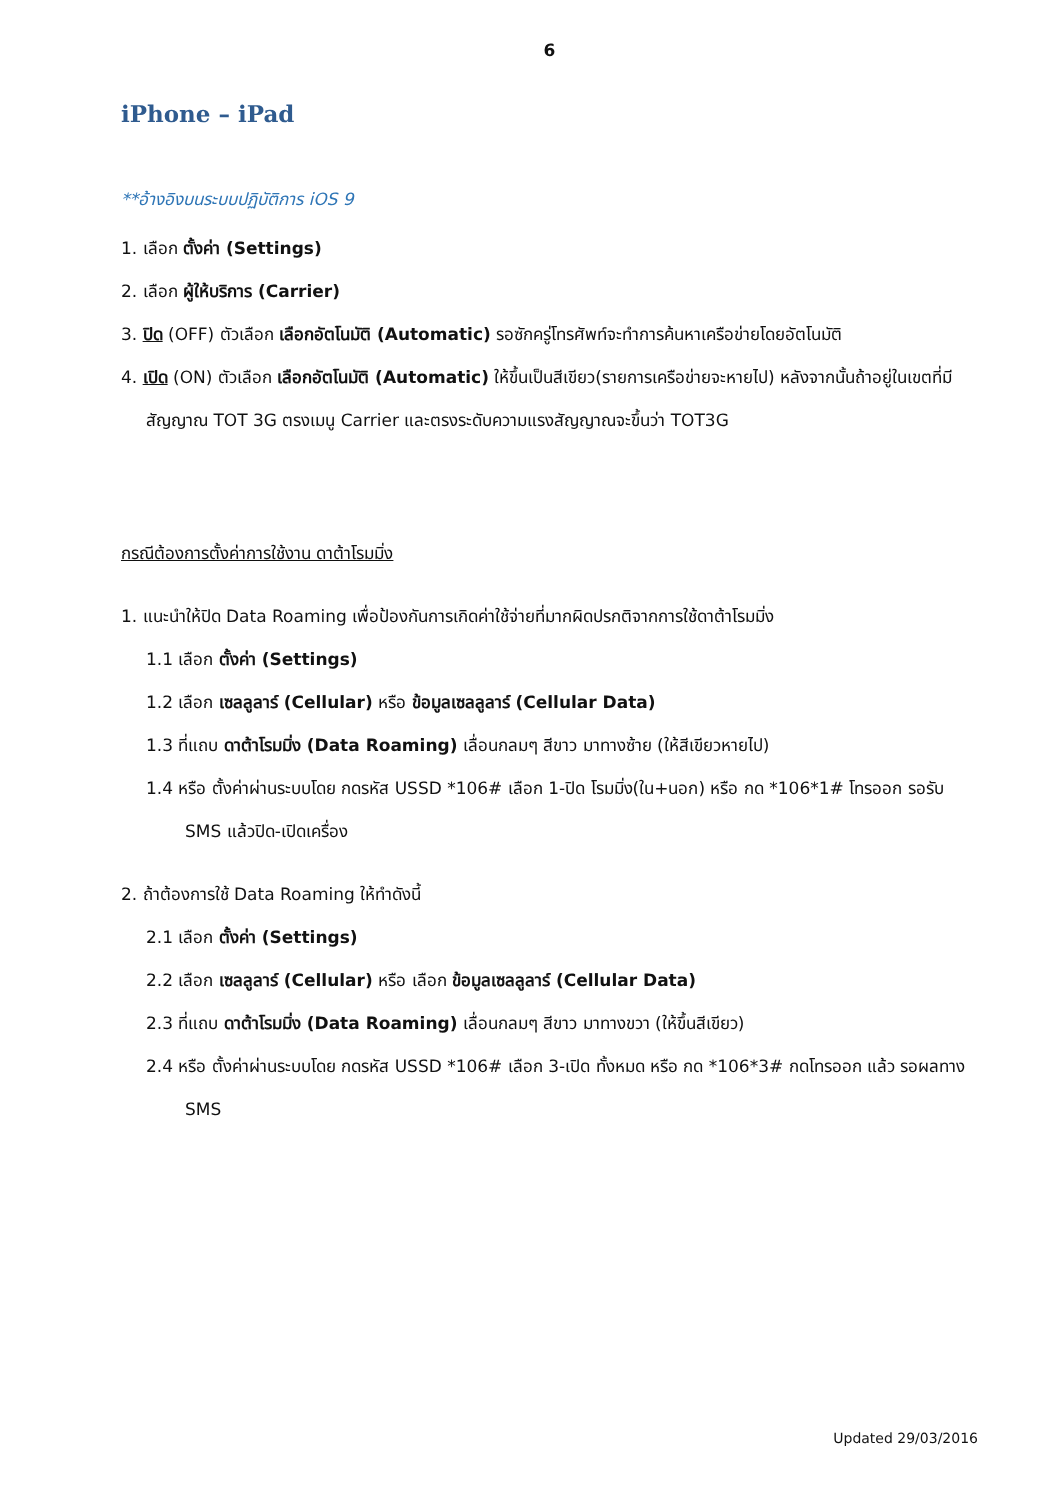6
iPhone – iPad
**อ้างอิงบนระบบปฏิบัติการ iOS 9
1. เลือก ตั้งค่า (Settings)
2. เลือก ผู้ให้บริการ (Carrier)
3. ปิด (OFF) ตัวเลือก เลือกอัตโนมัติ (Automatic) รอซักครู่โทรศัพท์จะทำการค้นหาเครือข่ายโดยอัตโนมัติ
4. เปิด (ON) ตัวเลือก เลือกอัตโนมัติ (Automatic) ให้ขึ้นเป็นสีเขียว(รายการเครือข่ายจะหายไป) หลังจากนั้นถ้าอยู่ในเขตที่มีสัญญาณ TOT 3G ตรงเมนู Carrier และตรงระดับความแรงสัญญาณจะขึ้นว่า TOT3G
กรณีต้องการตั้งค่าการใช้งาน ดาต้าโรมมิ่ง
1. แนะนำให้ปิด Data Roaming เพื่อป้องกันการเกิดค่าใช้จ่ายที่มากผิดปรกติจากการใช้ดาต้าโรมมิ่ง
1.1 เลือก ตั้งค่า (Settings)
1.2 เลือก เซลลูลาร์ (Cellular) หรือ ข้อมูลเซลลูลาร์ (Cellular Data)
1.3 ที่แถบ ดาต้าโรมมิ่ง (Data Roaming) เลื่อนกลมๆ สีขาว มาทางซ้าย (ให้สีเขียวหายไป)
1.4 หรือ ตั้งค่าผ่านระบบโดย กดรหัส USSD *106# เลือก 1-ปิด โรมมิ่ง(ใน+นอก) หรือ กด *106*1# โทรออก รอรับ SMS แล้วปิด-เปิดเครื่อง
2. ถ้าต้องการใช้ Data Roaming ให้ทำดังนี้
2.1 เลือก ตั้งค่า (Settings)
2.2 เลือก เซลลูลาร์ (Cellular) หรือ เลือก ข้อมูลเซลลูลาร์ (Cellular Data)
2.3 ที่แถบ ดาต้าโรมมิ่ง (Data Roaming) เลื่อนกลมๆ สีขาว มาทางขวา (ให้ขึ้นสีเขียว)
2.4 หรือ ตั้งค่าผ่านระบบโดย กดรหัส USSD *106# เลือก 3-เปิด ทั้งหมด หรือ กด *106*3# กดโทรออก แล้ว รอผลทาง SMS
Updated 29/03/2016